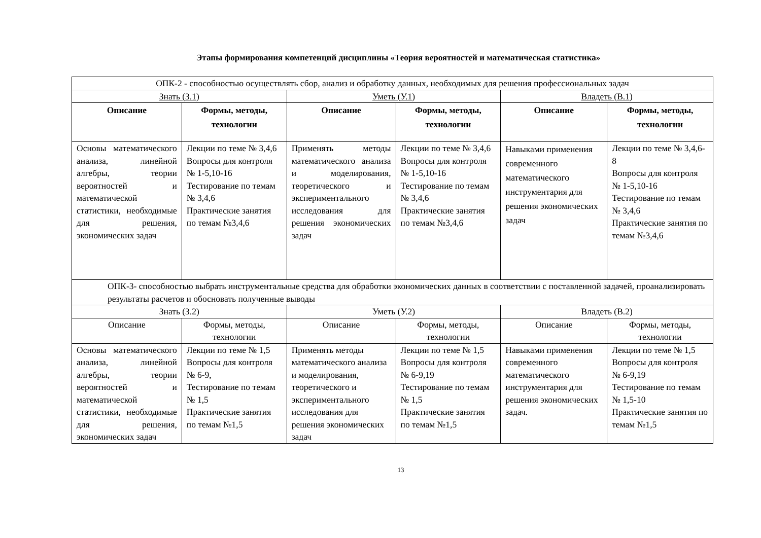Этапы формирования компетенций дисциплины «Теория вероятностей и математическая статистика»
| ОПК-2 - способностью осуществлять сбор, анализ и обработку данных, необходимых для решения профессиональных задач | | | | | |
| Знать (З.1) | | Уметь (У.1) | | Владеть (В.1) | |
| Описание | Формы, методы, технологии | Описание | Формы, методы, технологии | Описание | Формы, методы, технологии |
| Основы математического анализа, линейной алгебры, теории вероятностей и математической статистики, необходимые для решения, экономических задач | Лекции по теме № 3,4,6 Вопросы для контроля № 1-5,10-16 Тестирование по темам № 3,4,6 Практические занятия по темам №3,4,6 | Применять методы математического анализа и моделирования, теоретического и экспериментального исследования для решения экономических задач | Лекции по теме № 3,4,6 Вопросы для контроля № 1-5,10-16 Тестирование по темам № 3,4,6 Практические занятия по темам №3,4,6 | Навыками применения современного математического инструментария для решения экономических задач | Лекции по теме № 3,4,6-8 Вопросы для контроля № 1-5,10-16 Тестирование по темам № 3,4,6 Практические занятия по темам №3,4,6 |
| ОПК-3- способностью выбрать инструментальные средства для обработки экономических данных в соответствии с поставленной задачей, проанализировать результаты расчетов и обосновать полученные выводы | | | | | |
| Знать (З.2) | | Уметь (У.2) | | Владеть (В.2) | |
| Описание | Формы, методы, технологии | Описание | Формы, методы, технологии | Описание | Формы, методы, технологии |
| Основы математического анализа, линейной алгебры, теории вероятностей и математической статистики, необходимые для решения, экономических задач | Лекции по теме № 1,5 Вопросы для контроля № 6-9, Тестирование по темам № 1,5 Практические занятия по темам №1,5 | Применять методы математического анализа и моделирования, теоретического и экспериментального исследования для решения экономических задач | Лекции по теме № 1,5 Вопросы для контроля № 6-9,19 Тестирование по темам № 1,5 Практические занятия по темам №1,5 | Навыками применения современного математического инструментария для решения экономических задач. | Лекции по теме № 1,5 Вопросы для контроля № 6-9,19 Тестирование по темам № 1,5-10 Практические занятия по темам №1,5 |
13